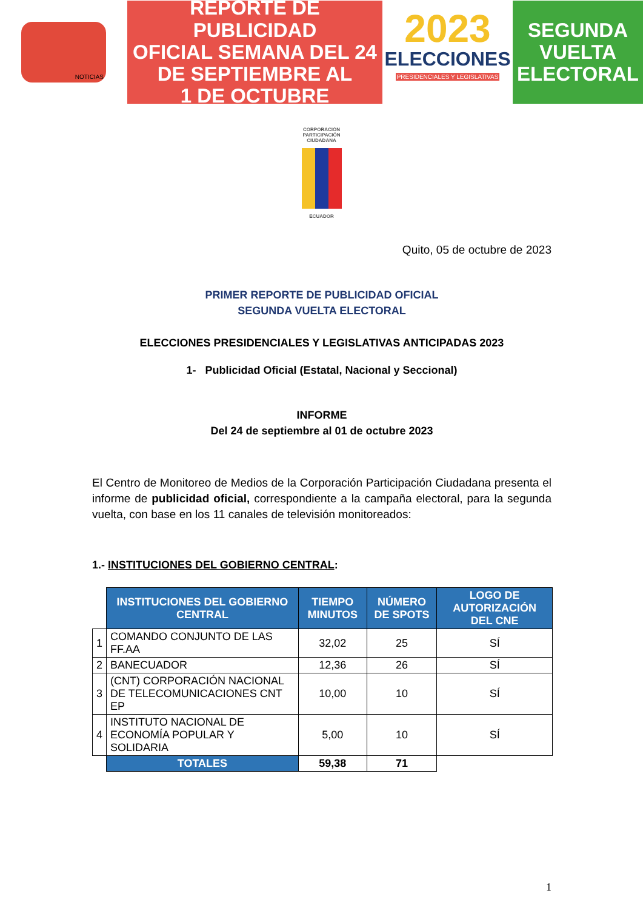NOTICIAS
REPORTE DE PUBLICIDAD
OFICIAL SEMANA DEL 24
DE SEPTIEMBRE AL
1 DE OCTUBRE
2023
ELECCIONES
PRESIDENCIALES Y LEGISLATIVAS
SEGUNDA
VUELTA
ELECTORAL
CORPORACIÓN
PARTICIPACIÓN
CIUDADANA
ECUADOR
Quito, 05 de octubre de 2023
PRIMER REPORTE DE PUBLICIDAD OFICIAL
SEGUNDA VUELTA ELECTORAL
ELECCIONES PRESIDENCIALES Y LEGISLATIVAS ANTICIPADAS 2023
1- Publicidad Oficial (Estatal, Nacional y Seccional)
INFORME
Del 24 de septiembre al 01 de octubre 2023
El Centro de Monitoreo de Medios de la Corporación Participación Ciudadana presenta el informe de publicidad oficial, correspondiente a la campaña electoral, para la segunda vuelta, con base en los 11 canales de televisión monitoreados:
1.- INSTITUCIONES DEL GOBIERNO CENTRAL:
| | INSTITUCIONES DEL GOBIERNO CENTRAL | TIEMPO MINUTOS | NÚMERO DE SPOTS | LOGO DE AUTORIZACIÓN DEL CNE |
| 1 | COMANDO CONJUNTO DE LAS FF.AA | 32,02 | 25 | SÍ |
| 2 | BANECUADOR | 12,36 | 26 | SÍ |
| 3 | (CNT) CORPORACIÓN NACIONAL DE TELECOMUNICACIONES CNT EP | 10,00 | 10 | SÍ |
| 4 | INSTITUTO NACIONAL DE ECONOMÍA POPULAR Y SOLIDARIA | 5,00 | 10 | SÍ |
| | TOTALES | 59,38 | 71 | |
1